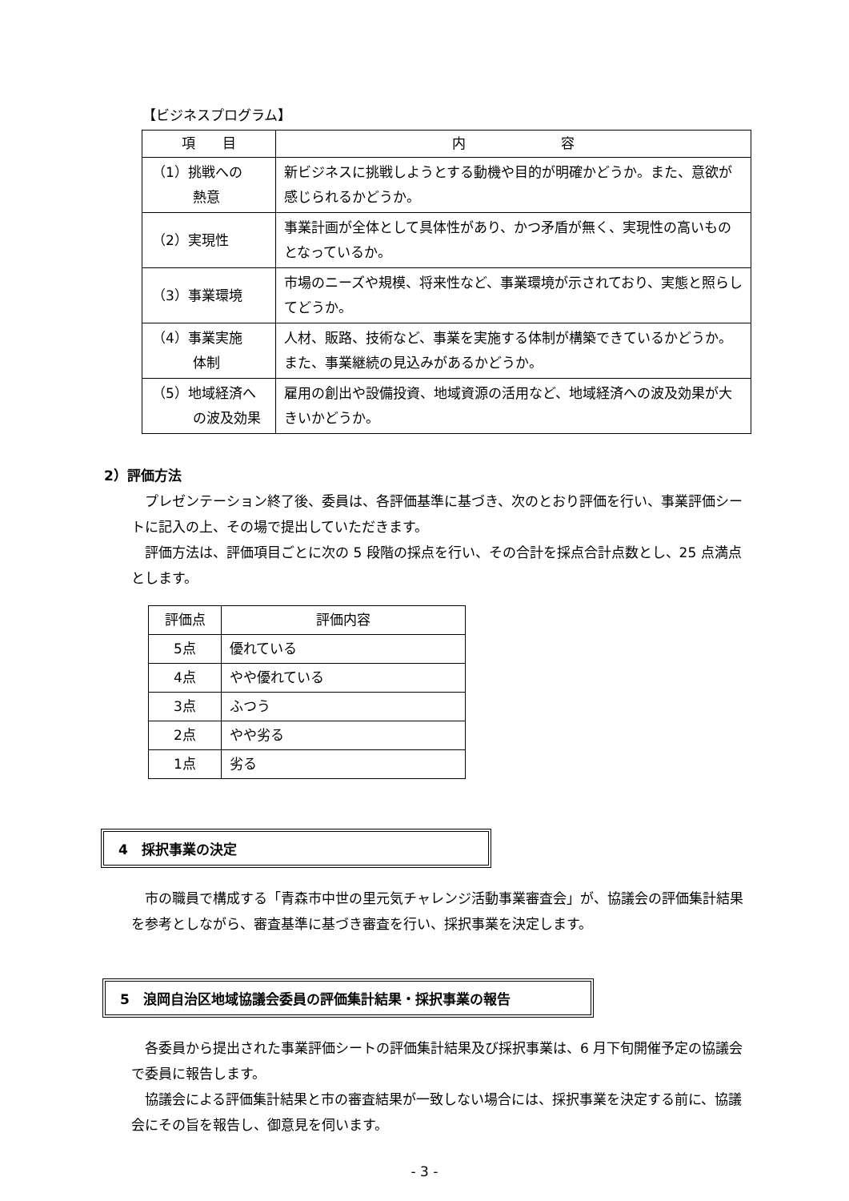【ビジネスプログラム】
| 項 目 | 内 容 |
| --- | --- |
| （1）挑戦への 熱意 | 新ビジネスに挑戦しようとする動機や目的が明確かどうか。また、意欲が感じられるかどうか。 |
| （2）実現性 | 事業計画が全体として具体性があり、かつ矛盾が無く、実現性の高いものとなっているか。 |
| （3）事業環境 | 市場のニーズや規模、将来性など、事業環境が示されており、実態と照らしてどうか。 |
| （4）事業実施 体制 | 人材、販路、技術など、事業を実施する体制が構築できているかどうか。また、事業継続の見込みがあるかどうか。 |
| （5）地域経済へ の波及効果 | 雇用の創出や設備投資、地域資源の活用など、地域経済への波及効果が大きいかどうか。 |
2）評価方法
　プレゼンテーション終了後、委員は、各評価基準に基づき、次のとおり評価を行い、事業評価シートに記入の上、その場で提出していただきます。
　評価方法は、評価項目ごとに次の 5 段階の採点を行い、その合計を採点合計点数とし、25 点満点とします。
| 評価点 | 評価内容 |
| 5点 | 優れている |
| 4点 | やや優れている |
| 3点 | ふつう |
| 2点 | やや劣る |
| 1点 | 劣る |
4　採択事業の決定
　市の職員で構成する「青森市中世の里元気チャレンジ活動事業審査会」が、協議会の評価集計結果を参考としながら、審査基準に基づき審査を行い、採択事業を決定します。
5　浪岡自治区地域協議会委員の評価集計結果・採択事業の報告
　各委員から提出された事業評価シートの評価集計結果及び採択事業は、6 月下旬開催予定の協議会で委員に報告します。
　協議会による評価集計結果と市の審査結果が一致しない場合には、採択事業を決定する前に、協議会にその旨を報告し、御意見を伺います。
- 3 -